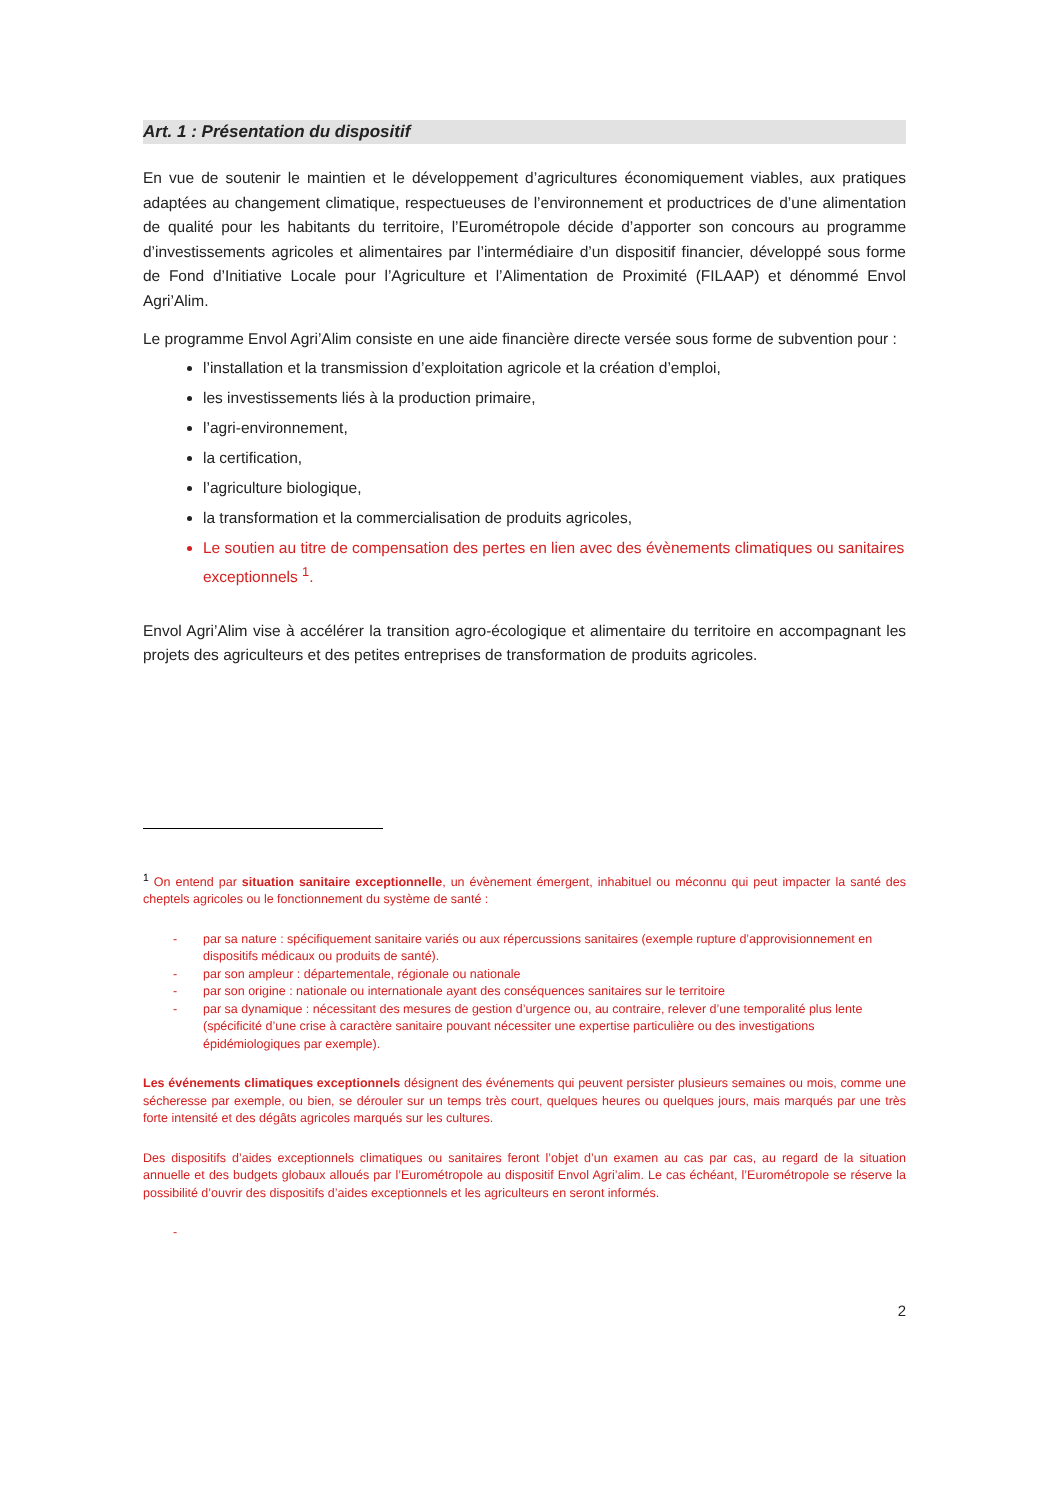Art. 1 : Présentation du dispositif
En vue de soutenir le maintien et le développement d’agricultures économiquement viables, aux pratiques adaptées au changement climatique, respectueuses de l’environnement et productrices de d’une alimentation de qualité pour les habitants du territoire, l’Eurométropole décide d’apporter son concours au programme d’investissements agricoles et alimentaires par l’intermédiaire d’un dispositif financier, développé sous forme de Fond d’Initiative Locale pour l’Agriculture et l’Alimentation de Proximité (FILAAP) et dénommé Envol Agri’Alim.
Le programme Envol Agri’Alim consiste en une aide financière directe versée sous forme de subvention pour :
l’installation et la transmission d’exploitation agricole et la création d’emploi,
les investissements liés à la production primaire,
l’agri-environnement,
la certification,
l’agriculture biologique,
la transformation et la commercialisation de produits agricoles,
Le soutien au titre de compensation des pertes en lien avec des évènements climatiques ou sanitaires exceptionnels <sup>1</sup>.
Envol Agri’Alim vise à accélérer la transition agro-écologique et alimentaire du territoire en accompagnant les projets des agriculteurs et des petites entreprises de transformation de produits agricoles.
<sup>1</sup> On entend par situation sanitaire exceptionnelle, un évènement émergent, inhabituel ou méconnu qui peut impacter la santé des cheptels agricoles ou le fonctionnement du système de santé :
- par sa nature : spécifiquement sanitaire variés ou aux répercussions sanitaires (exemple rupture d’approvisionnement en dispositifs médicaux ou produits de santé).
- par son ampleur : départementale, régionale ou nationale
- par son origine : nationale ou internationale ayant des conséquences sanitaires sur le territoire
- par sa dynamique : nécessitant des mesures de gestion d’urgence ou, au contraire, relever d’une temporalité plus lente (spécificité d’une crise à caractère sanitaire pouvant nécessiter une expertise particulière ou des investigations épidémiologiques par exemple).
Les événements climatiques exceptionnels désignent des événements qui peuvent persister plusieurs semaines ou mois, comme une sécheresse par exemple, ou bien, se dérouler sur un temps très court, quelques heures ou quelques jours, mais marqués par une très forte intensité et des dégâts agricoles marqués sur les cultures.
Des dispositifs d’aides exceptionnels climatiques ou sanitaires feront l’objet d’un examen au cas par cas, au regard de la situation annuelle et des budgets globaux alloués par l’Eurométropole au dispositif Envol Agri’alim. Le cas échéant, l’Eurométropole se réserve la possibilité d’ouvrir des dispositifs d’aides exceptionnels et les agriculteurs en seront informés.
-
2